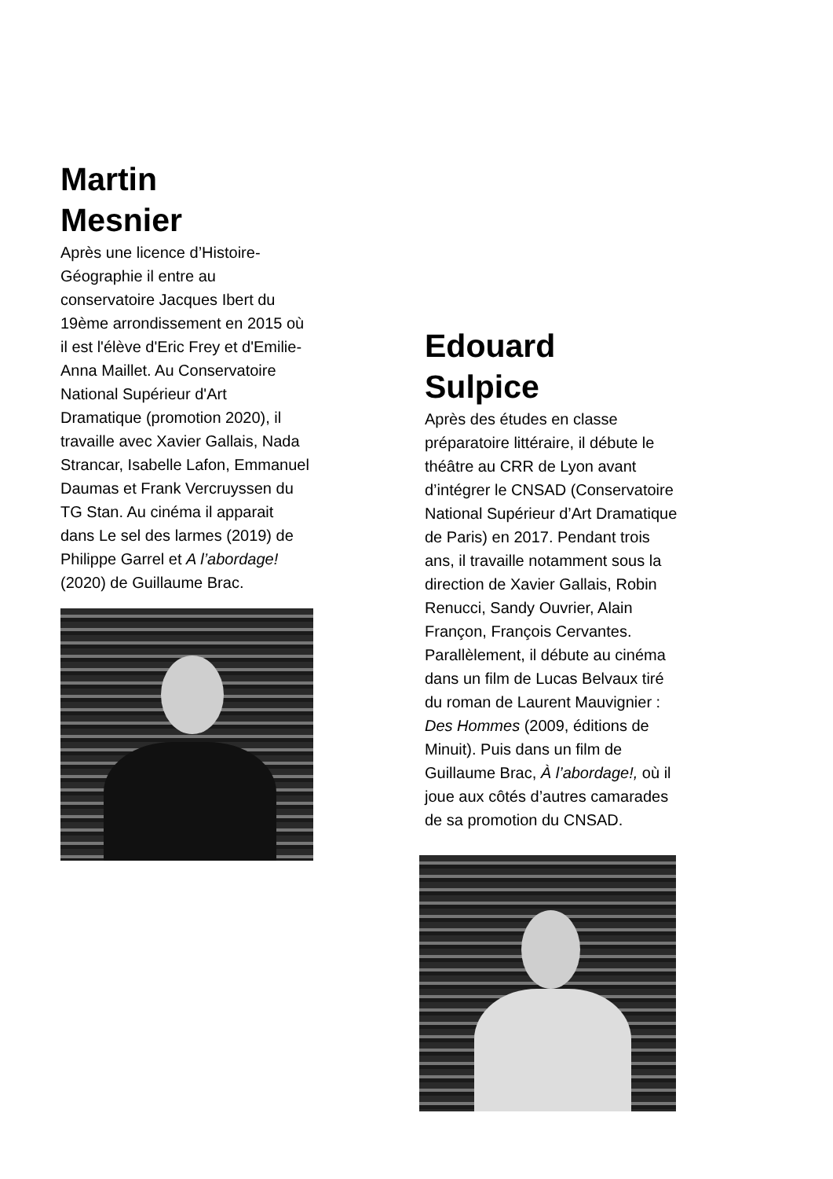Martin
Mesnier
Après une licence d’Histoire-Géographie il entre au conservatoire Jacques Ibert du 19ème arrondissement en 2015 où il est l'élève d'Eric Frey et d'Emilie-Anna Maillet. Au Conservatoire National Supérieur d'Art Dramatique (promotion 2020), il travaille avec Xavier Gallais, Nada Strancar, Isabelle Lafon, Emmanuel Daumas et Frank Vercruyssen du TG Stan. Au cinéma il apparait dans Le sel des larmes (2019) de Philippe Garrel et A l’abordage! (2020) de Guillaume Brac.
Edouard
Sulpice
Après des études en classe préparatoire littéraire, il débute le théâtre au CRR de Lyon avant d’intégrer le CNSAD (Conservatoire National Supérieur d’Art Dramatique de Paris) en 2017. Pendant trois ans, il travaille notamment sous la direction de Xavier Gallais, Robin Renucci, Sandy Ouvrier, Alain Françon, François Cervantes. Parallèlement, il débute au cinéma dans un film de Lucas Belvaux tiré du roman de Laurent Mauvignier : Des Hommes (2009, éditions de Minuit). Puis dans un film de Guillaume Brac, À l’abordage!, où il joue aux côtés d’autres camarades de sa promotion du CNSAD.